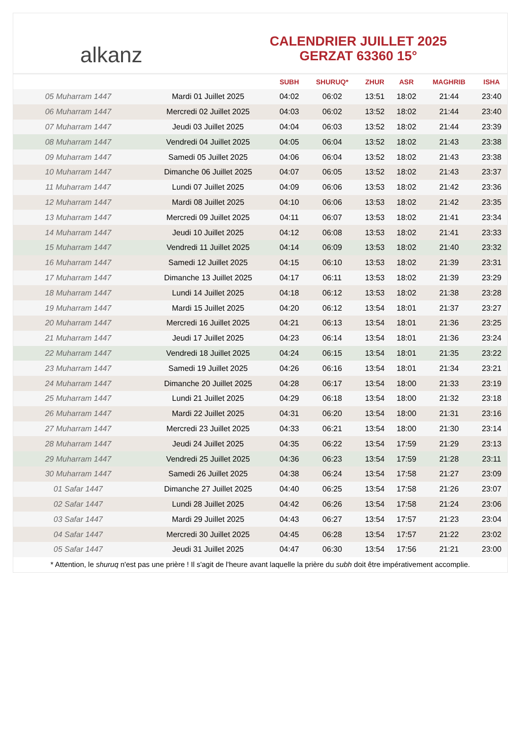alkanz
CALENDRIER JUILLET 2025
GERZAT 63360 15°
| | | SUBH | SHURUQ* | ZHUR | ASR | MAGHRIB | ISHA |
| --- | --- | --- | --- | --- | --- | --- | --- |
| 05 Muharram 1447 | Mardi 01 Juillet 2025 | 04:02 | 06:02 | 13:51 | 18:02 | 21:44 | 23:40 |
| 06 Muharram 1447 | Mercredi 02 Juillet 2025 | 04:03 | 06:02 | 13:52 | 18:02 | 21:44 | 23:40 |
| 07 Muharram 1447 | Jeudi 03 Juillet 2025 | 04:04 | 06:03 | 13:52 | 18:02 | 21:44 | 23:39 |
| 08 Muharram 1447 | Vendredi 04 Juillet 2025 | 04:05 | 06:04 | 13:52 | 18:02 | 21:43 | 23:38 |
| 09 Muharram 1447 | Samedi 05 Juillet 2025 | 04:06 | 06:04 | 13:52 | 18:02 | 21:43 | 23:38 |
| 10 Muharram 1447 | Dimanche 06 Juillet 2025 | 04:07 | 06:05 | 13:52 | 18:02 | 21:43 | 23:37 |
| 11 Muharram 1447 | Lundi 07 Juillet 2025 | 04:09 | 06:06 | 13:53 | 18:02 | 21:42 | 23:36 |
| 12 Muharram 1447 | Mardi 08 Juillet 2025 | 04:10 | 06:06 | 13:53 | 18:02 | 21:42 | 23:35 |
| 13 Muharram 1447 | Mercredi 09 Juillet 2025 | 04:11 | 06:07 | 13:53 | 18:02 | 21:41 | 23:34 |
| 14 Muharram 1447 | Jeudi 10 Juillet 2025 | 04:12 | 06:08 | 13:53 | 18:02 | 21:41 | 23:33 |
| 15 Muharram 1447 | Vendredi 11 Juillet 2025 | 04:14 | 06:09 | 13:53 | 18:02 | 21:40 | 23:32 |
| 16 Muharram 1447 | Samedi 12 Juillet 2025 | 04:15 | 06:10 | 13:53 | 18:02 | 21:39 | 23:31 |
| 17 Muharram 1447 | Dimanche 13 Juillet 2025 | 04:17 | 06:11 | 13:53 | 18:02 | 21:39 | 23:29 |
| 18 Muharram 1447 | Lundi 14 Juillet 2025 | 04:18 | 06:12 | 13:53 | 18:02 | 21:38 | 23:28 |
| 19 Muharram 1447 | Mardi 15 Juillet 2025 | 04:20 | 06:12 | 13:54 | 18:01 | 21:37 | 23:27 |
| 20 Muharram 1447 | Mercredi 16 Juillet 2025 | 04:21 | 06:13 | 13:54 | 18:01 | 21:36 | 23:25 |
| 21 Muharram 1447 | Jeudi 17 Juillet 2025 | 04:23 | 06:14 | 13:54 | 18:01 | 21:36 | 23:24 |
| 22 Muharram 1447 | Vendredi 18 Juillet 2025 | 04:24 | 06:15 | 13:54 | 18:01 | 21:35 | 23:22 |
| 23 Muharram 1447 | Samedi 19 Juillet 2025 | 04:26 | 06:16 | 13:54 | 18:01 | 21:34 | 23:21 |
| 24 Muharram 1447 | Dimanche 20 Juillet 2025 | 04:28 | 06:17 | 13:54 | 18:00 | 21:33 | 23:19 |
| 25 Muharram 1447 | Lundi 21 Juillet 2025 | 04:29 | 06:18 | 13:54 | 18:00 | 21:32 | 23:18 |
| 26 Muharram 1447 | Mardi 22 Juillet 2025 | 04:31 | 06:20 | 13:54 | 18:00 | 21:31 | 23:16 |
| 27 Muharram 1447 | Mercredi 23 Juillet 2025 | 04:33 | 06:21 | 13:54 | 18:00 | 21:30 | 23:14 |
| 28 Muharram 1447 | Jeudi 24 Juillet 2025 | 04:35 | 06:22 | 13:54 | 17:59 | 21:29 | 23:13 |
| 29 Muharram 1447 | Vendredi 25 Juillet 2025 | 04:36 | 06:23 | 13:54 | 17:59 | 21:28 | 23:11 |
| 30 Muharram 1447 | Samedi 26 Juillet 2025 | 04:38 | 06:24 | 13:54 | 17:58 | 21:27 | 23:09 |
| 01 Safar 1447 | Dimanche 27 Juillet 2025 | 04:40 | 06:25 | 13:54 | 17:58 | 21:26 | 23:07 |
| 02 Safar 1447 | Lundi 28 Juillet 2025 | 04:42 | 06:26 | 13:54 | 17:58 | 21:24 | 23:06 |
| 03 Safar 1447 | Mardi 29 Juillet 2025 | 04:43 | 06:27 | 13:54 | 17:57 | 21:23 | 23:04 |
| 04 Safar 1447 | Mercredi 30 Juillet 2025 | 04:45 | 06:28 | 13:54 | 17:57 | 21:22 | 23:02 |
| 05 Safar 1447 | Jeudi 31 Juillet 2025 | 04:47 | 06:30 | 13:54 | 17:56 | 21:21 | 23:00 |
* Attention, le shuruq n'est pas une prière ! Il s'agit de l'heure avant laquelle la prière du subh doit être impérativement accomplie.